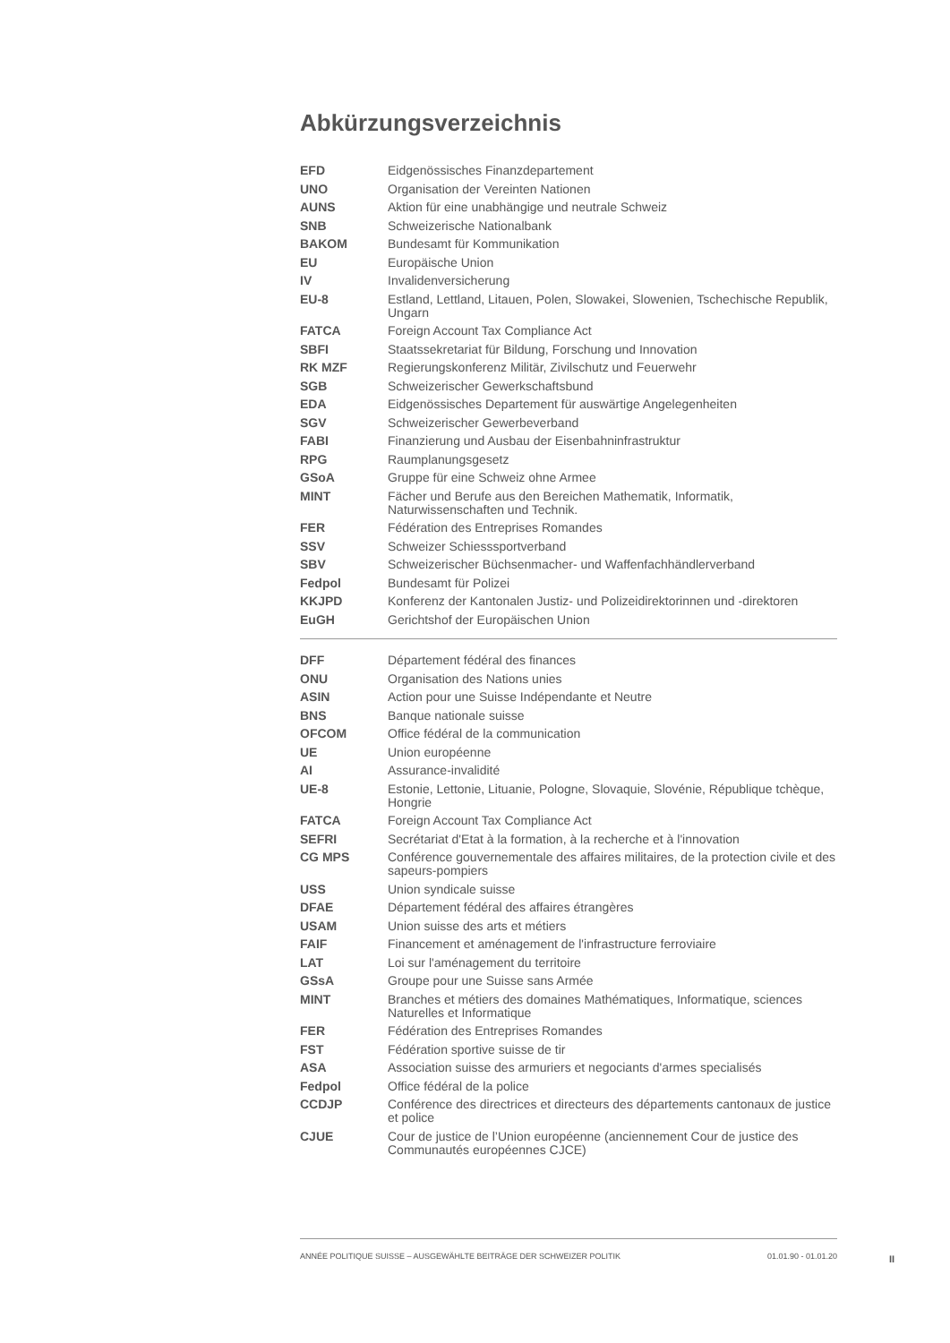Abkürzungsverzeichnis
| EFD | Eidgenössisches Finanzdepartement |
| UNO | Organisation der Vereinten Nationen |
| AUNS | Aktion für eine unabhängige und neutrale Schweiz |
| SNB | Schweizerische Nationalbank |
| BAKOM | Bundesamt für Kommunikation |
| EU | Europäische Union |
| IV | Invalidenversicherung |
| EU-8 | Estland, Lettland, Litauen, Polen, Slowakei, Slowenien, Tschechische Republik, Ungarn |
| FATCA | Foreign Account Tax Compliance Act |
| SBFI | Staatssekretariat für Bildung, Forschung und Innovation |
| RK MZF | Regierungskonferenz Militär, Zivilschutz und Feuerwehr |
| SGB | Schweizerischer Gewerkschaftsbund |
| EDA | Eidgenössisches Departement für auswärtige Angelegenheiten |
| SGV | Schweizerischer Gewerbeverband |
| FABI | Finanzierung und Ausbau der Eisenbahninfrastruktur |
| RPG | Raumplanungsgesetz |
| GSoA | Gruppe für eine Schweiz ohne Armee |
| MINT | Fächer und Berufe aus den Bereichen Mathematik, Informatik, Naturwissenschaften und Technik. |
| FER | Fédération des Entreprises Romandes |
| SSV | Schweizer Schiesssportverband |
| SBV | Schweizerischer Büchsenmacher- und Waffenfachhändlerverband |
| Fedpol | Bundesamt für Polizei |
| KKJPD | Konferenz der Kantonalen Justiz- und Polizeidirektorinnen und -direktoren |
| EuGH | Gerichtshof der Europäischen Union |
| DFF | Département fédéral des finances |
| ONU | Organisation des Nations unies |
| ASIN | Action pour une Suisse Indépendante et Neutre |
| BNS | Banque nationale suisse |
| OFCOM | Office fédéral de la communication |
| UE | Union européenne |
| AI | Assurance-invalidité |
| UE-8 | Estonie, Lettonie, Lituanie, Pologne, Slovaquie, Slovénie, République tchèque, Hongrie |
| FATCA | Foreign Account Tax Compliance Act |
| SEFRI | Secrétariat d'Etat à la formation, à la recherche et à l'innovation |
| CG MPS | Conférence gouvernementale des affaires militaires, de la protection civile et des sapeurs-pompiers |
| USS | Union syndicale suisse |
| DFAE | Département fédéral des affaires étrangères |
| USAM | Union suisse des arts et métiers |
| FAIF | Financement et aménagement de l'infrastructure ferroviaire |
| LAT | Loi sur l'aménagement du territoire |
| GSsA | Groupe pour une Suisse sans Armée |
| MINT | Branches et métiers des domaines Mathématiques, Informatique, sciences Naturelles et Informatique |
| FER | Fédération des Entreprises Romandes |
| FST | Fédération sportive suisse de tir |
| ASA | Association suisse des armuriers et negociants d'armes specialisés |
| Fedpol | Office fédéral de la police |
| CCDJP | Conférence des directrices et directeurs des départements cantonaux de justice et police |
| CJUE | Cour de justice de l’Union européenne (anciennement Cour de justice des Communautés européennes CJCE) |
ANNÉE POLITIQUE SUISSE – AUSGEWÄHLTE BEITRÄGE DER SCHWEIZER POLITIK 01.01.90 - 01.01.20
II